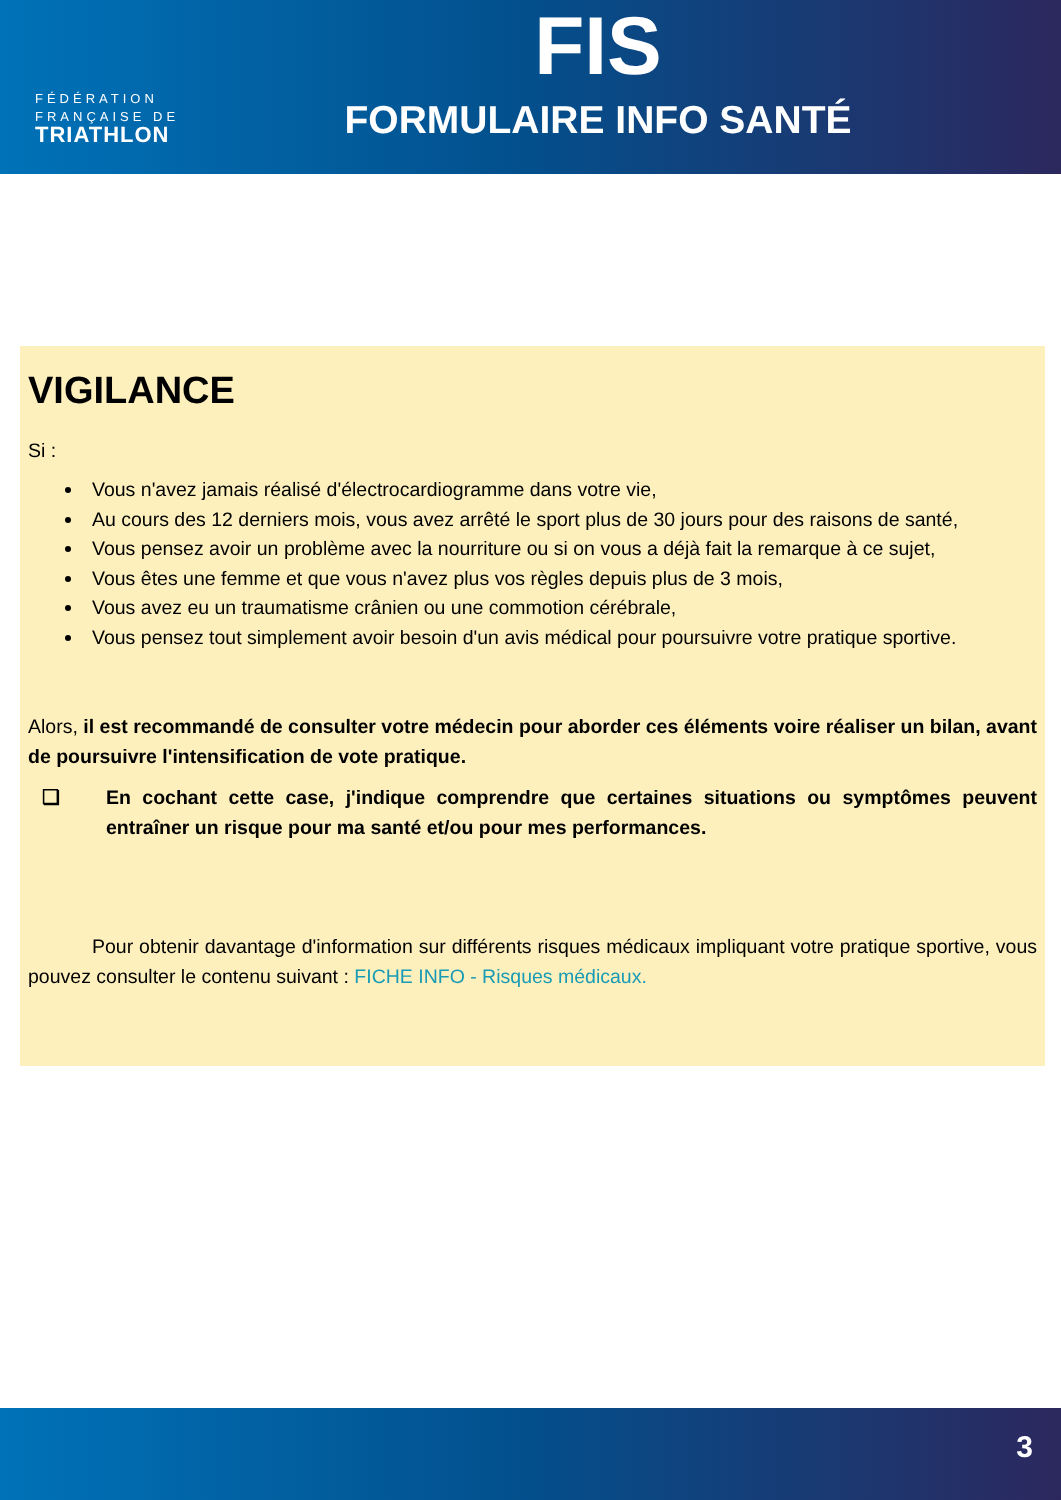FÉDÉRATION
FRANÇAISE DE
TRIATHLON
FIS
FORMULAIRE INFO SANTÉ
VIGILANCE
Si :
Vous n'avez jamais réalisé d'électrocardiogramme dans votre vie,
Au cours des 12 derniers mois, vous avez arrêté le sport plus de 30 jours pour des raisons de santé,
Vous pensez avoir un problème avec la nourriture ou si on vous a déjà fait la remarque à ce sujet,
Vous êtes une femme et que vous n'avez plus vos règles depuis plus de 3 mois,
Vous avez eu un traumatisme crânien ou une commotion cérébrale,
Vous pensez tout simplement avoir besoin d'un avis médical pour poursuivre votre pratique sportive.
Alors, il est recommandé de consulter votre médecin pour aborder ces éléments voire réaliser un bilan, avant de poursuivre l'intensification de vote pratique.
❏ En cochant cette case, j'indique comprendre que certaines situations ou symptômes peuvent entraîner un risque pour ma santé et/ou pour mes performances.
Pour obtenir davantage d'information sur différents risques médicaux impliquant votre pratique sportive, vous pouvez consulter le contenu suivant : FICHE INFO - Risques médicaux.
3